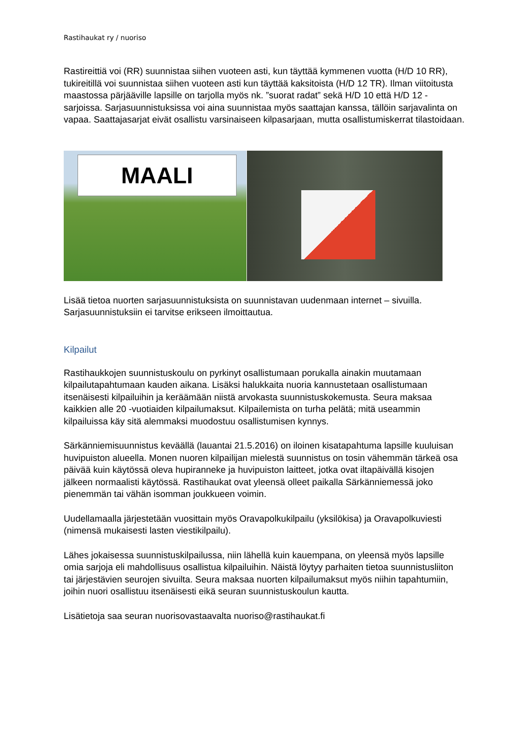Rastihaukat ry / nuoriso
Rastireittiä voi (RR) suunnistaa siihen vuoteen asti, kun täyttää kymmenen vuotta (H/D 10 RR), tukireitillä voi suunnistaa siihen vuoteen asti kun täyttää kaksitoista (H/D 12 TR). Ilman viitoitusta maastossa pärjääville lapsille on tarjolla myös nk. ”suorat radat” sekä H/D 10 että H/D 12 -sarjoissa. Sarjasuunnistuksissa voi aina suunnistaa myös saattajan kanssa, tällöin sarjavalinta on vapaa. Saattajasarjat eivät osallistu varsinaiseen kilpasarjaan, mutta osallistumiskerrat tilastoidaan.
MAALI
Lisää tietoa nuorten sarjasuunnistuksista on suunnistavan uudenmaan internet – sivuilla. Sarjasuunnistuksiin ei tarvitse erikseen ilmoittautua.
Kilpailut
Rastihaukkojen suunnistuskoulu on pyrkinyt osallistumaan porukalla ainakin muutamaan kilpailutapahtumaan kauden aikana. Lisäksi halukkaita nuoria kannustetaan osallistumaan itsenäisesti kilpailuihin ja keräämään niistä arvokasta suunnistuskokemusta. Seura maksaa kaikkien alle 20 -vuotiaiden kilpailumaksut. Kilpailemista on turha pelätä; mitä useammin kilpailuissa käy sitä alemmaksi muodostuu osallistumisen kynnys.
Särkänniemisuunnistus keväällä (lauantai 21.5.2016) on iloinen kisatapahtuma lapsille kuuluisan huvipuiston alueella. Monen nuoren kilpailijan mielestä suunnistus on tosin vähemmän tärkeä osa päivää kuin käytössä oleva hupiranneke ja huvipuiston laitteet, jotka ovat iltapäivällä kisojen jälkeen normaalisti käytössä. Rastihaukat ovat yleensä olleet paikalla Särkänniemessä joko pienemmän tai vähän isomman joukkueen voimin.
Uudellamaalla järjestetään vuosittain myös Oravapolkukilpailu (yksilökisa) ja Oravapolkuviesti (nimensä mukaisesti lasten viestikilpailu).
Lähes jokaisessa suunnistuskilpailussa, niin lähellä kuin kauempana, on yleensä myös lapsille omia sarjoja eli mahdollisuus osallistua kilpailuihin. Näistä löytyy parhaiten tietoa suunnistusliiton tai järjestävien seurojen sivuilta. Seura maksaa nuorten kilpailumaksut myös niihin tapahtumiin, joihin nuori osallistuu itsenäisesti eikä seuran suunnistuskoulun kautta.
Lisätietoja saa seuran nuorisovastaavalta nuoriso@rastihaukat.fi